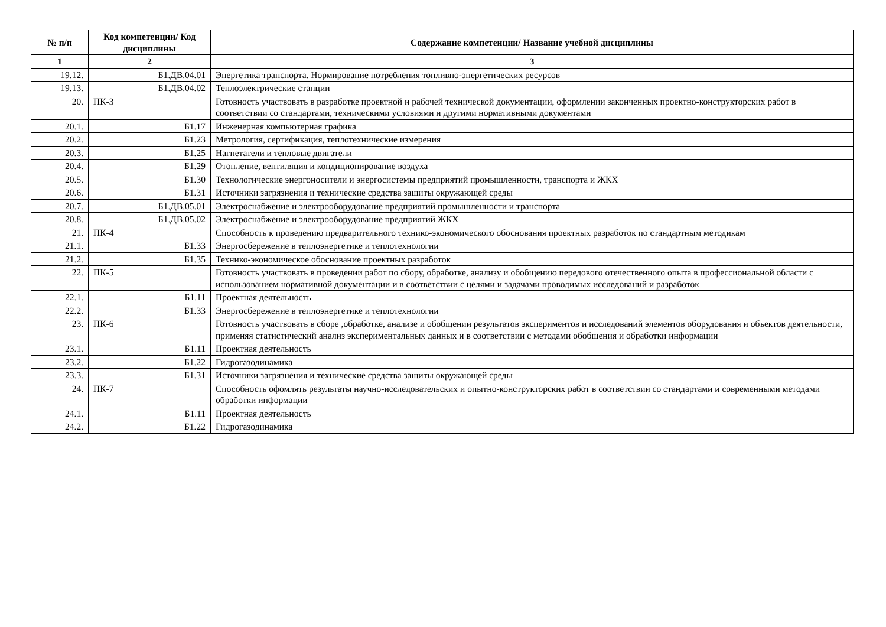| № п/п | Код компетенции/ Код дисциплины | Содержание компетенции/ Название учебной дисциплины |
| --- | --- | --- |
| 1 | 2 | 3 |
| 19.12. | Б1.ДВ.04.01 | Энергетика транспорта. Нормирование потребления топливно-энергетических ресурсов |
| 19.13. | Б1.ДВ.04.02 | Теплоэлектрические станции |
| 20. | ПК-3 | Готовность участвовать в разработке проектной и рабочей технической документации, оформлении законченных проектно-конструкторских работ в соответствии со стандартами, техническими условиями и другими нормативными документами |
| 20.1. | Б1.17 | Инженерная компьютерная графика |
| 20.2. | Б1.23 | Метрология, сертификация, теплотехнические измерения |
| 20.3. | Б1.25 | Нагнетатели и тепловые двигатели |
| 20.4. | Б1.29 | Отопление, вентиляция и кондиционирование воздуха |
| 20.5. | Б1.30 | Технологические энергоносители и энергосистемы предприятий промышленности, транспорта и ЖКХ |
| 20.6. | Б1.31 | Источники загрязнения и технические средства защиты окружающей среды |
| 20.7. | Б1.ДВ.05.01 | Электроснабжение и электрооборудование предприятий промышленности и транспорта |
| 20.8. | Б1.ДВ.05.02 | Электроснабжение и электрооборудование предприятий ЖКХ |
| 21. | ПК-4 | Способность к проведению предварительного технико-экономического обоснования проектных разработок по стандартным методикам |
| 21.1. | Б1.33 | Энергосбережение в теплоэнергетике и теплотехнологии |
| 21.2. | Б1.35 | Технико-экономическое обоснование проектных разработок |
| 22. | ПК-5 | Готовность участвовать в проведении работ по сбору, обработке, анализу и обобщению передового отечественного опыта в профессиональной области с использованием нормативной документации и в соответствии с целями и задачами проводимых исследований и разработок |
| 22.1. | Б1.11 | Проектная деятельность |
| 22.2. | Б1.33 | Энергосбережение в теплоэнергетике и теплотехнологии |
| 23. | ПК-6 | Готовность участвовать в сборе ,обработке, анализе и обобщении результатов экспериментов и исследований элементов оборудования и объектов деятельности, применяя статистический анализ экспериментальных данных и в соответствии с методами обобщения и обработки информации |
| 23.1. | Б1.11 | Проектная деятельность |
| 23.2. | Б1.22 | Гидрогазодинамика |
| 23.3. | Б1.31 | Источники загрязнения и технические средства защиты окружающей среды |
| 24. | ПК-7 | Способность офомлять результаты научно-исследовательских и опытно-конструкторских работ в соответствии со стандартами и современными методами обработки информации |
| 24.1. | Б1.11 | Проектная деятельность |
| 24.2. | Б1.22 | Гидрогазодинамика |